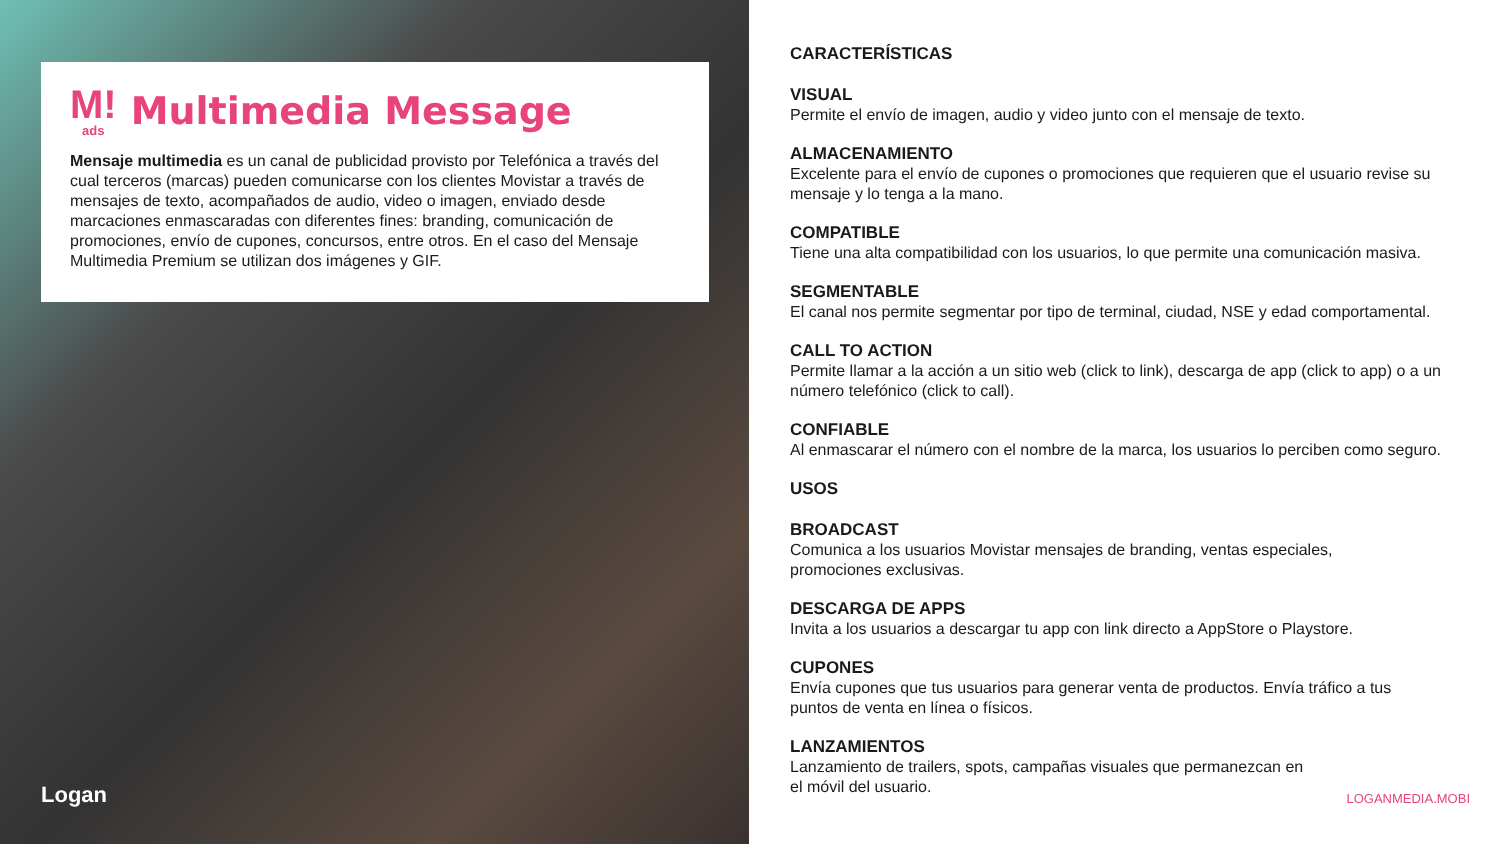M!
ads
Multimedia Message
Mensaje multimedia es un canal de publicidad provisto por Telefónica a través del cual terceros (marcas) pueden comunicarse con los clientes Movistar a través de mensajes de texto, acompañados de audio, video o imagen, enviado desde marcaciones enmascaradas con diferentes fines: branding, comunicación de promociones, envío de cupones, concursos, entre otros. En el caso del Mensaje Multimedia Premium se utilizan dos imágenes y GIF.
Logan
CARACTERÍSTICAS
VISUAL
Permite el envío de imagen, audio y video junto con el mensaje de texto.
ALMACENAMIENTO
Excelente para el envío de cupones o promociones que requieren que el usuario revise su mensaje y lo tenga a la mano.
COMPATIBLE
Tiene una alta compatibilidad con los usuarios, lo que permite una comunicación masiva.
SEGMENTABLE
El canal nos permite segmentar por tipo de terminal, ciudad, NSE y edad comportamental.
CALL TO ACTION
Permite llamar a la acción a un sitio web (click to link), descarga de app (click to app) o a un número telefónico (click to call).
CONFIABLE
Al enmascarar el número con el nombre de la marca, los usuarios lo perciben como seguro.
USOS
BROADCAST
Comunica a los usuarios Movistar mensajes de branding, ventas especiales,
promociones exclusivas.
DESCARGA DE APPS
Invita a los usuarios a descargar tu app con link directo a AppStore o Playstore.
CUPONES
Envía cupones que tus usuarios para generar venta de productos. Envía tráfico a tus
puntos de venta en línea o físicos.
LANZAMIENTOS
Lanzamiento de trailers, spots, campañas visuales que permanezcan en
el móvil del usuario.
LOGANMEDIA.MOBI